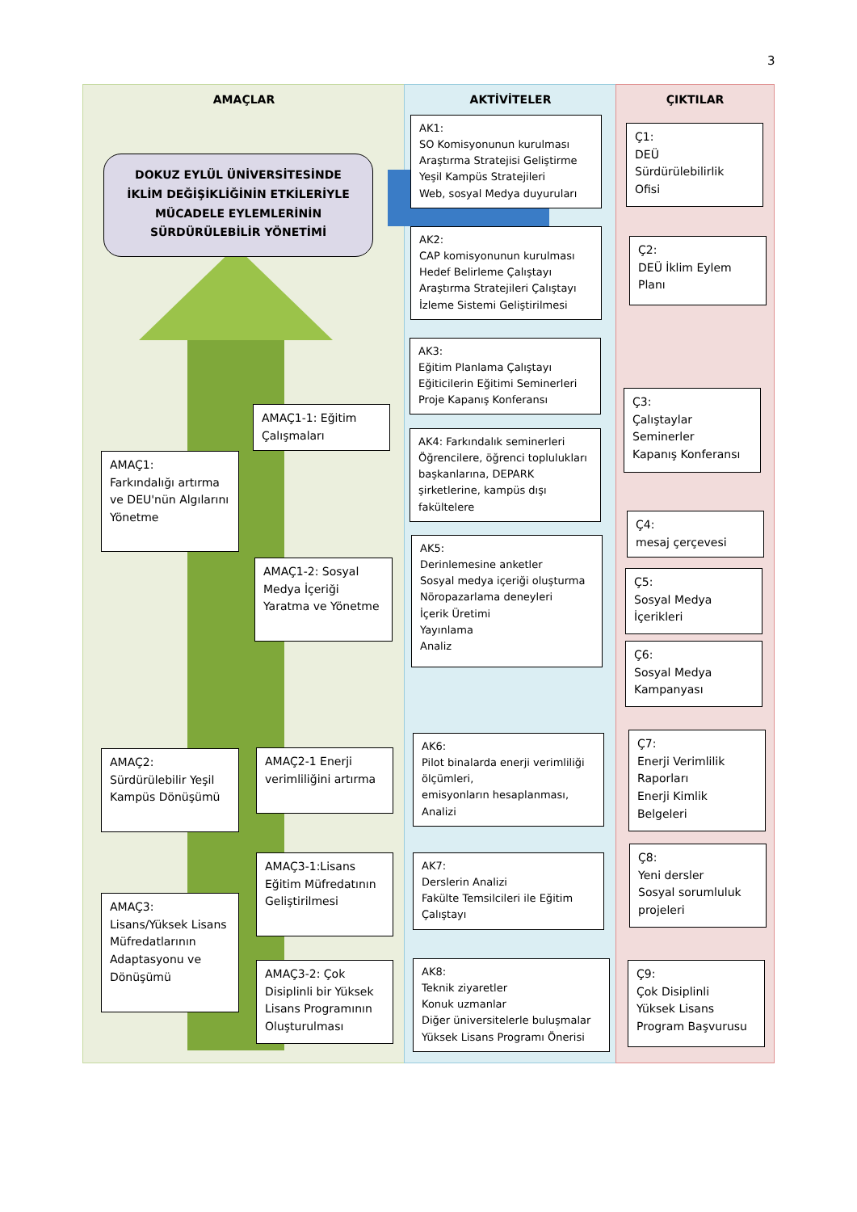3
AMAÇLAR AKTİVİTELER ÇIKTILAR
DOKUZ EYLÜL ÜNİVERSİTESİNDE İKLİM DEĞİŞİKLİĞİNİN ETKİLERİYLE MÜCADELE EYLEMLERİNİN SÜRDÜRÜLEBİLİR YÖNETİMİ
AK1:
SO Komisyonunun kurulması
Araştırma Stratejisi Geliştirme
Yeşil Kampüs Stratejileri
Web, sosyal Medya duyuruları
Ç1:
DEÜ
Sürdürülebilirlik
Ofisi
AK2:
CAP komisyonunun kurulması
Hedef Belirleme Çalıştayı
Araştırma Stratejileri Çalıştayı
İzleme Sistemi Geliştirilmesi
Ç2:
DEÜ İklim Eylem
Planı
AK3:
Eğitim Planlama Çalıştayı
Eğiticilerin Eğitimi Seminerleri
Proje Kapanış Konferansı
AMAÇ1-1: Eğitim Çalışmaları
Ç3:
Çalıştaylar
Seminerler
Kapanış Konferansı
AMAÇ1:
Farkındalığı artırma ve DEU'nün Algılarını Yönetme
AK4: Farkındalık seminerleri Öğrencilere, öğrenci toplulukları başkanlarına, DEPARK şirketlerine, kampüs dışı fakültelere
Ç4:
mesaj çerçevesi
AK5:
Derinlemesine anketler
Sosyal medya içeriği oluşturma
Nöropazarlama deneyleri
İçerik Üretimi
Yayınlama
Analiz
AMAÇ1-2: Sosyal Medya İçeriği Yaratma ve Yönetme
Ç5:
Sosyal Medya
İçerikleri
Ç6:
Sosyal Medya
Kampanyası
AMAÇ2:
Sürdürülebilir Yeşil Kampüs Dönüşümü
AMAÇ2-1 Enerji verimliliğini artırma
AK6:
Pilot binalarda enerji verimliliği ölçümleri,
emisyonların hesaplanması,
Analizi
Ç7:
Enerji Verimlilik
Raporları
Enerji Kimlik
Belgeleri
AMAÇ3-1:Lisans Eğitim Müfredatının Geliştirilmesi
AK7:
Derslerin Analizi
Fakülte Temsilcileri ile Eğitim Çalıştayı
Ç8:
Yeni dersler
Sosyal sorumluluk
projeleri
AMAÇ3:
Lisans/Yüksek Lisans Müfredatlarının Adaptasyonu ve Dönüşümü
AMAÇ3-2: Çok Disiplinli bir Yüksek Lisans Programının Oluşturulması
AK8:
Teknik ziyaretler
Konuk uzmanlar
Diğer üniversitelerle buluşmalar
Yüksek Lisans Programı Önerisi
Ç9:
Çok Disiplinli
Yüksek Lisans
Program Başvurusu